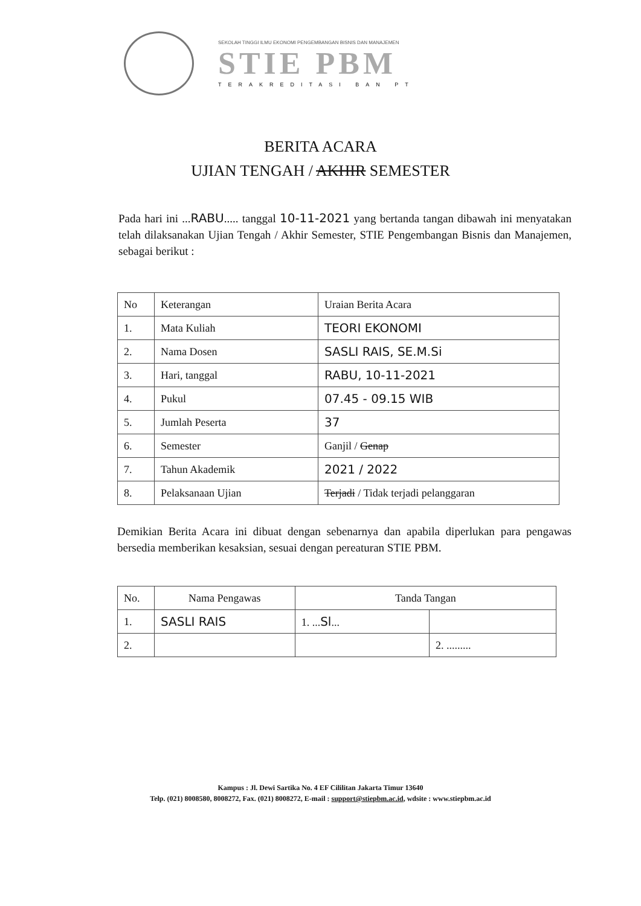SEKOLAH TINGGI ILMU EKONOMI PENGEMBANGAN BISNIS DAN MANAJEMEN
STIE PBM
TERAKREDITASI BAN PT
BERITA ACARA
UJIAN TENGAH / AKHIR SEMESTER
Pada hari ini ...RABU..... tanggal 10-11-2021 yang bertanda tangan dibawah ini menyatakan telah dilaksanakan Ujian Tengah / Akhir Semester, STIE Pengembangan Bisnis dan Manajemen, sebagai berikut :
| No | Keterangan | Uraian Berita Acara |
| --- | --- | --- |
| 1. | Mata Kuliah | TEORI EKONOMI |
| 2. | Nama Dosen | SASLI RAIS, SE.M.Si |
| 3. | Hari, tanggal | RABU, 10-11-2021 |
| 4. | Pukul | 07.45 - 09.15 WIB |
| 5. | Jumlah Peserta | 37 |
| 6. | Semester | Ganjil / Genap |
| 7. | Tahun Akademik | 2021 / 2022 |
| 8. | Pelaksanaan Ujian | Terjadi / Tidak terjadi pelanggaran |
Demikian Berita Acara ini dibuat dengan sebenarnya dan apabila diperlukan para pengawas bersedia memberikan kesaksian, sesuai dengan pereaturan STIE PBM.
| No. | Nama Pengawas | Tanda Tangan | |
| --- | --- | --- | --- |
| 1. | SASLI RAIS | 1. ... Sl ... | |
| 2. | | | 2. ......... |
Kampus : Jl. Dewi Sartika No. 4 EF Cililitan Jakarta Timur 13640
Telp. (021) 8008580, 8008272, Fax. (021) 8008272, E-mail : support@stiepbm.ac.id, wdsite : www.stiepbm.ac.id